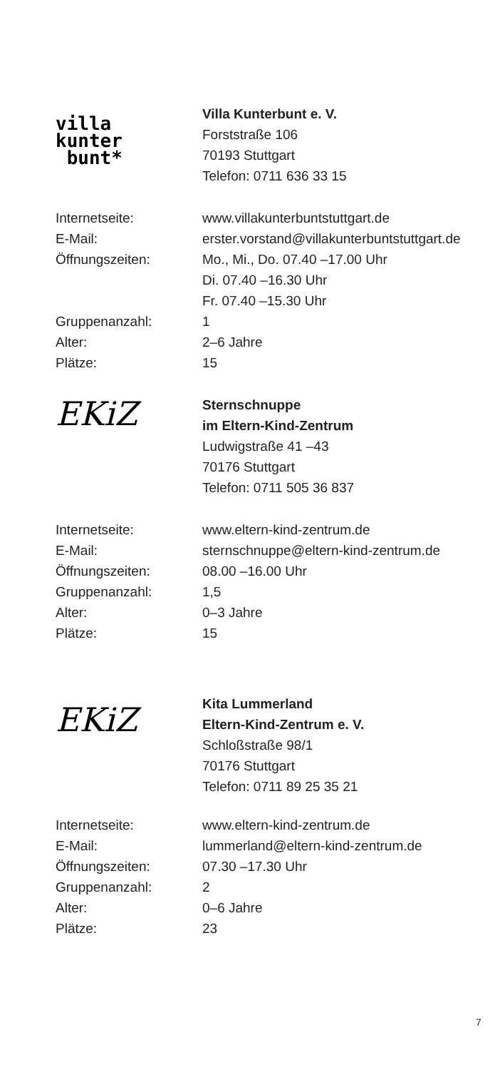villa
kunter
bunt*
Villa Kunterbunt e. V.
Forststraße 106
70193 Stuttgart
Telefon: 0711 636 33 15
| Internetseite: | www.villakunterbuntstuttgart.de |
| E-Mail: | erster.vorstand@villakunterbuntstuttgart.de |
| Öffnungszeiten: | Mo., Mi., Do. 07.40 –17.00 Uhr Di. 07.40 –16.30 Uhr Fr. 07.40 –15.30 Uhr |
| Gruppenanzahl: | 1 |
| Alter: | 2–6 Jahre |
| Plätze: | 15 |
EKiZ
Sternschnuppe
im Eltern-Kind-Zentrum
Ludwigstraße 41 –43
70176 Stuttgart
Telefon: 0711 505 36 837
| Internetseite: | www.eltern-kind-zentrum.de |
| E-Mail: | sternschnuppe@eltern-kind-zentrum.de |
| Öffnungszeiten: | 08.00 –16.00 Uhr |
| Gruppenanzahl: | 1,5 |
| Alter: | 0–3 Jahre |
| Plätze: | 15 |
EKiZ
Kita Lummerland
Eltern-Kind-Zentrum e. V.
Schloßstraße 98/1
70176 Stuttgart
Telefon: 0711 89 25 35 21
| Internetseite: | www.eltern-kind-zentrum.de |
| E-Mail: | lummerland@eltern-kind-zentrum.de |
| Öffnungszeiten: | 07.30 –17.30 Uhr |
| Gruppenanzahl: | 2 |
| Alter: | 0–6 Jahre |
| Plätze: | 23 |
7